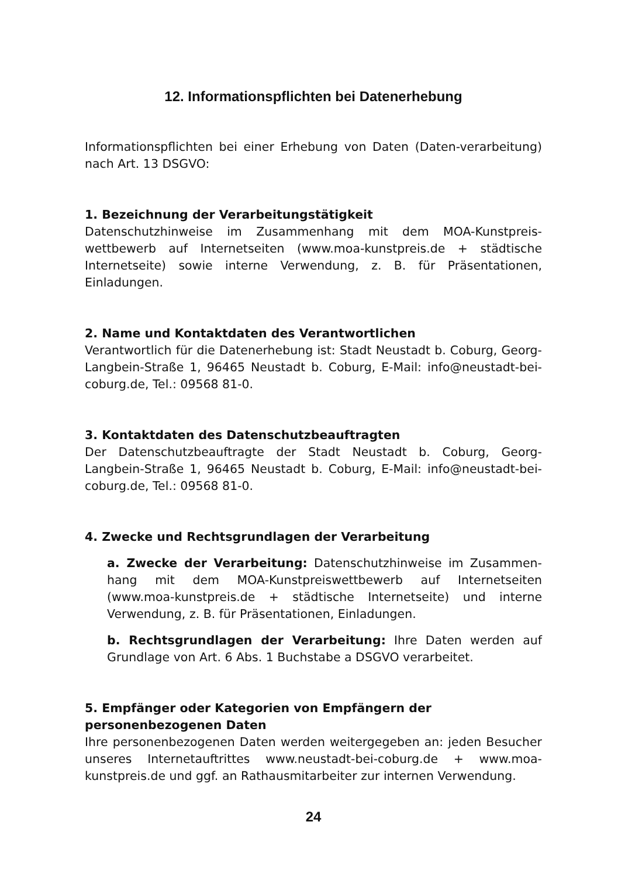12. Informationspflichten bei Datenerhebung
Informationspflichten bei einer Erhebung von Daten (Daten-verarbeitung) nach Art. 13 DSGVO:
1. Bezeichnung der Verarbeitungstätigkeit
Datenschutzhinweise im Zusammenhang mit dem MOA-Kunstpreis-wettbewerb auf Internetseiten (www.moa-kunstpreis.de + städtische Internetseite) sowie interne Verwendung, z. B. für Präsentationen, Einladungen.
2. Name und Kontaktdaten des Verantwortlichen
Verantwortlich für die Datenerhebung ist: Stadt Neustadt b. Coburg, Georg-Langbein-Straße 1, 96465 Neustadt b. Coburg, E-Mail: info@neustadt-bei-coburg.de, Tel.: 09568 81-0.
3. Kontaktdaten des Datenschutzbeauftragten
Der Datenschutzbeauftragte der Stadt Neustadt b. Coburg, Georg-Langbein-Straße 1, 96465 Neustadt b. Coburg, E-Mail: info@neustadt-bei-coburg.de, Tel.: 09568 81-0.
4. Zwecke und Rechtsgrundlagen der Verarbeitung
a. Zwecke der Verarbeitung: Datenschutzhinweise im Zusammen-hang mit dem MOA-Kunstpreiswettbewerb auf Internetseiten (www.moa-kunstpreis.de + städtische Internetseite) und interne Verwendung, z. B. für Präsentationen, Einladungen.
b. Rechtsgrundlagen der Verarbeitung: Ihre Daten werden auf Grundlage von Art. 6 Abs. 1 Buchstabe a DSGVO verarbeitet.
5. Empfänger oder Kategorien von Empfängern der
personenbezogenen Daten
Ihre personenbezogenen Daten werden weitergegeben an: jeden Besucher unseres Internetauftrittes www.neustadt-bei-coburg.de + www.moa-kunstpreis.de und ggf. an Rathausmitarbeiter zur internen Verwendung.
24